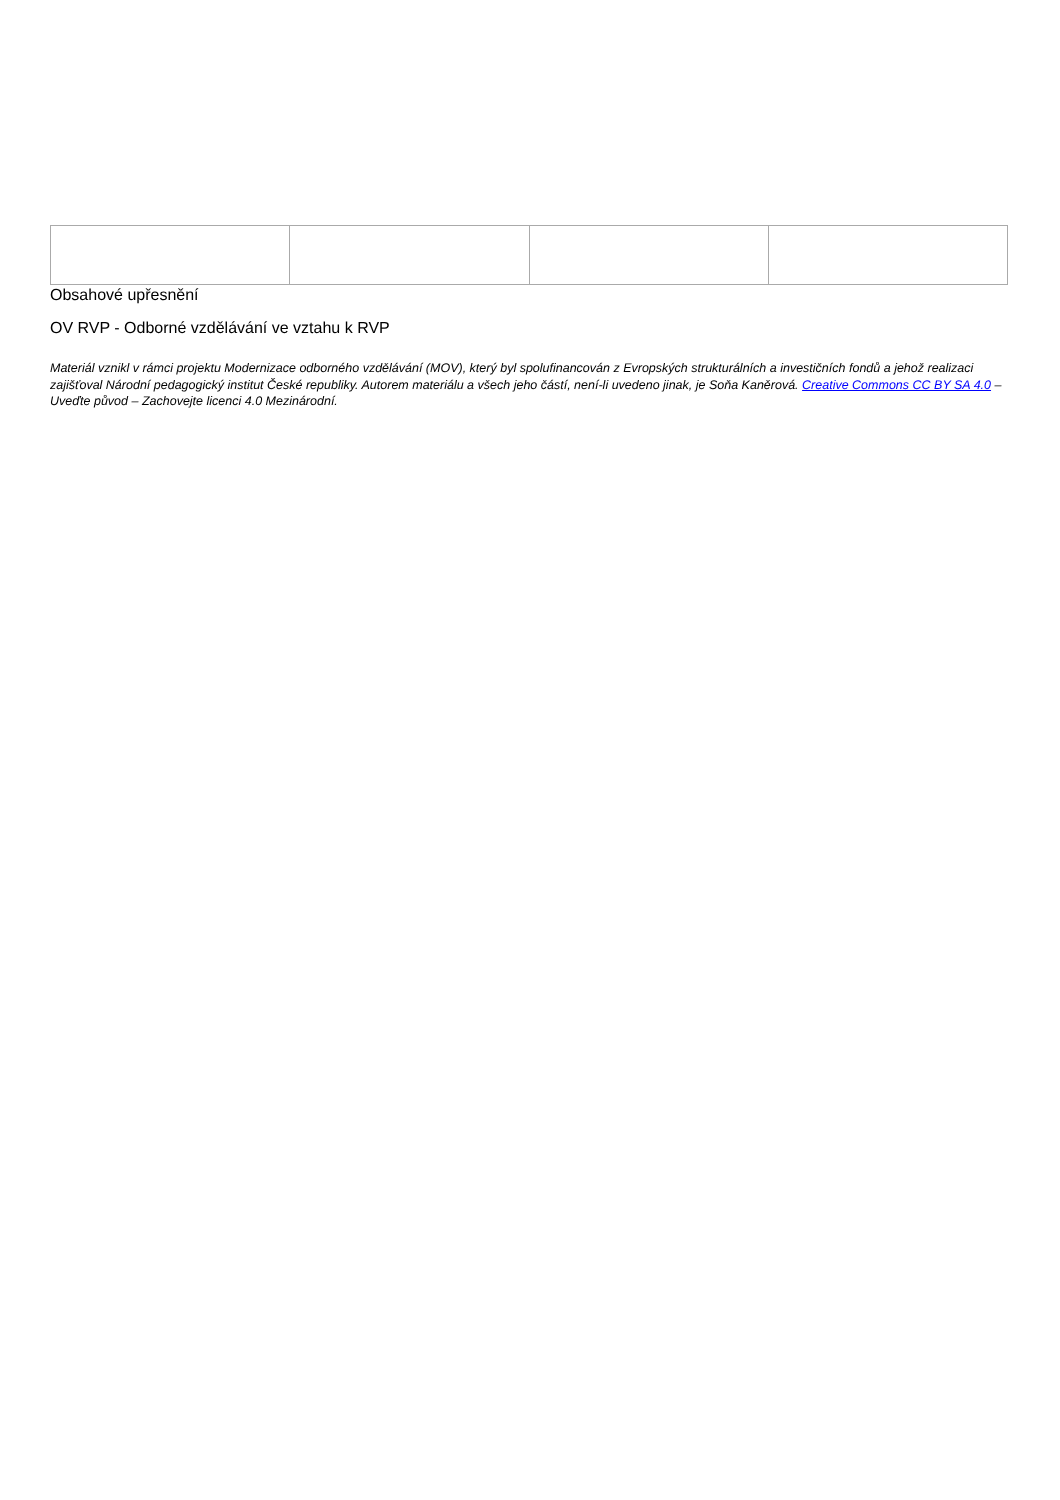Obsahové upřesnění
OV RVP - Odborné vzdělávání ve vztahu k RVP
Materiál vznikl v rámci projektu Modernizace odborného vzdělávání (MOV), který byl spolufinancován z Evropských strukturálních a investičních fondů a jehož realizaci zajišťoval Národní pedagogický institut České republiky. Autorem materiálu a všech jeho částí, není-li uvedeno jinak, je Soňa Kaněrová. Creative Commons CC BY SA 4.0 – Uveďte původ – Zachovejte licenci 4.0 Mezinárodní.